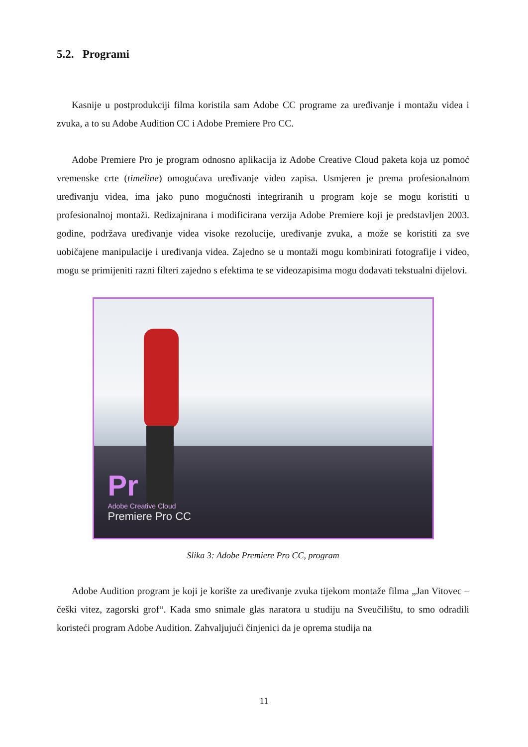5.2. Programi
Kasnije u postprodukciji filma koristila sam Adobe CC programe za uređivanje i montažu videa i zvuka, a to su Adobe Audition CC i Adobe Premiere Pro CC.
Adobe Premiere Pro je program odnosno aplikacija iz Adobe Creative Cloud paketa koja uz pomoć vremenske crte (timeline) omogućava uređivanje video zapisa. Usmjeren je prema profesionalnom uređivanju videa, ima jako puno mogućnosti integriranih u program koje se mogu koristiti u profesionalnoj montaži. Redizajnirana i modificirana verzija Adobe Premiere koji je predstavljen 2003. godine, podržava uređivanje videa visoke rezolucije, uređivanje zvuka, a može se koristiti za sve uobičajene manipulacije i uređivanja videa. Zajedno se u montaži mogu kombinirati fotografije i video, mogu se primijeniti razni filteri zajedno s efektima te se videozapisima mogu dodavati tekstualni dijelovi.
Pr
Adobe Creative Cloud
Premiere Pro CC
Slika 3: Adobe Premiere Pro CC, program
Adobe Audition program je koji je korište za uređivanje zvuka tijekom montaže filma „Jan Vitovec – češki vitez, zagorski grof“. Kada smo snimale glas naratora u studiju na Sveučilištu, to smo odradili koristeći program Adobe Audition. Zahvaljujući činjenici da je oprema studija na
11